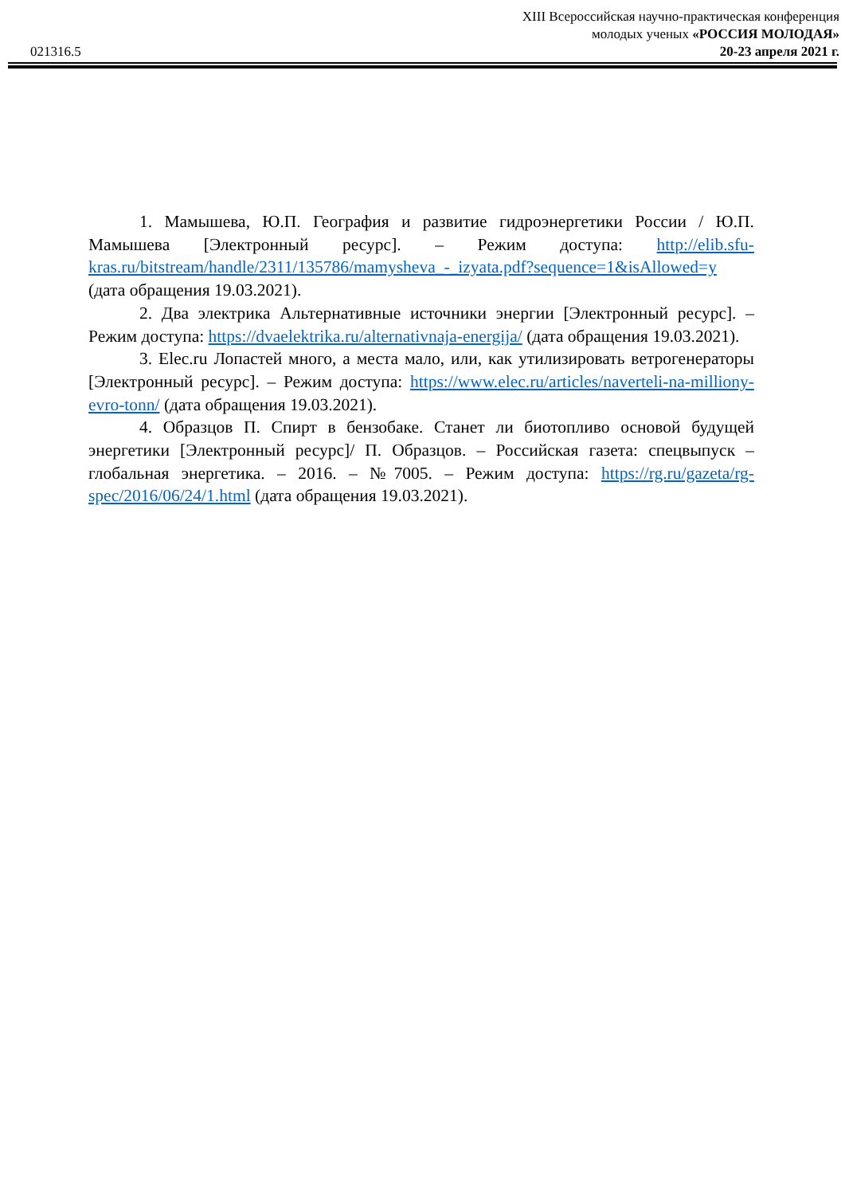XIII Всероссийская научно-практическая конференция
молодых ученых «РОССИЯ МОЛОДАЯ»
021316.5 20-23 апреля 2021 г.
1. Мамышева, Ю.П. География и развитие гидроэнергетики России / Ю.П. Мамышева [Электронный ресурс]. – Режим доступа: http://elib.sfu-kras.ru/bitstream/handle/2311/135786/mamysheva_-_izyata.pdf?sequence=1&isAllowed=y (дата обращения 19.03.2021).
2. Два электрика Альтернативные источники энергии [Электронный ресурс]. – Режим доступа: https://dvaelektrika.ru/alternativnaja-energija/ (дата обращения 19.03.2021).
3. Elec.ru Лопастей много, а места мало, или, как утилизировать ветрогенераторы [Электронный ресурс]. – Режим доступа: https://www.elec.ru/articles/naverteli-na-milliony-evro-tonn/ (дата обращения 19.03.2021).
4. Образцов П. Спирт в бензобаке. Станет ли биотопливо основой будущей энергетики [Электронный ресурс]/ П. Образцов. – Российская газета: спецвыпуск – глобальная энергетика. – 2016. – №7005. – Режим доступа: https://rg.ru/gazeta/rg-spec/2016/06/24/1.html (дата обращения 19.03.2021).